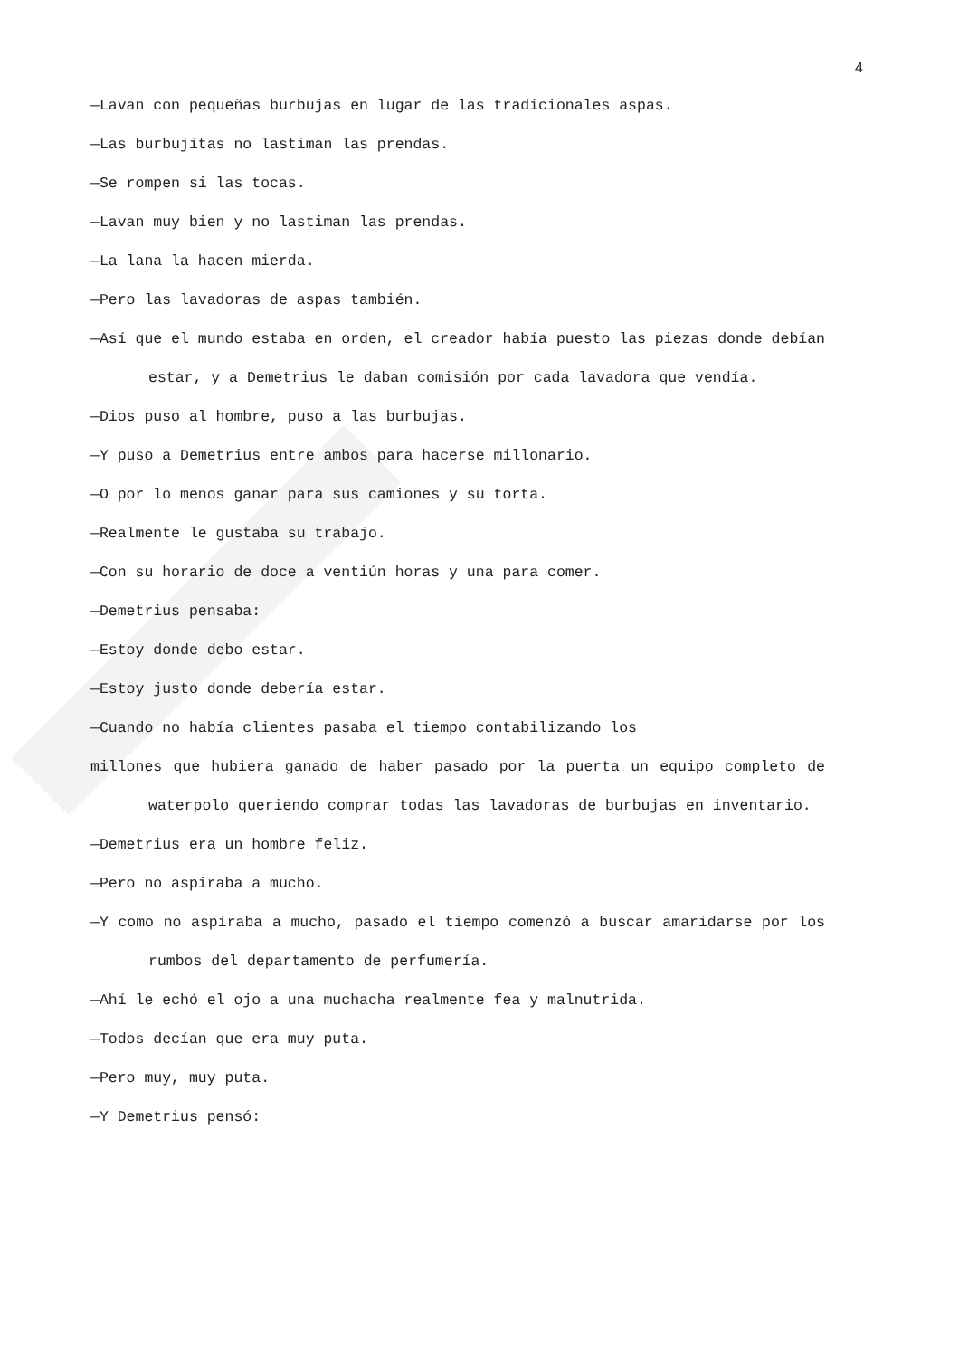4
—Lavan con pequeñas burbujas en lugar de las tradicionales aspas.
—Las burbujitas no lastiman las prendas.
—Se rompen si las tocas.
—Lavan muy bien y no lastiman las prendas.
—La lana la hacen mierda.
—Pero las lavadoras de aspas también.
—Así que el mundo estaba en orden, el creador había puesto las piezas donde debían estar, y a Demetrius le daban comisión por cada lavadora que vendía.
—Dios puso al hombre, puso a las burbujas.
—Y puso a Demetrius entre ambos para hacerse millonario.
—O por lo menos ganar para sus camiones y su torta.
—Realmente le gustaba su trabajo.
—Con su horario de doce a ventiún horas y una para comer.
—Demetrius pensaba:
—Estoy donde debo estar.
—Estoy justo donde debería estar.
—Cuando no había clientes pasaba el tiempo contabilizando los
millones que hubiera ganado de haber pasado por la puerta un equipo completo de waterpolo queriendo comprar todas las lavadoras de burbujas en inventario.
—Demetrius era un hombre feliz.
—Pero no aspiraba a mucho.
—Y como no aspiraba a mucho, pasado el tiempo comenzó a buscar amaridarse por los rumbos del departamento de perfumería.
—Ahí le echó el ojo a una muchacha realmente fea y malnutrida.
—Todos decían que era muy puta.
—Pero muy, muy puta.
—Y Demetrius pensó: